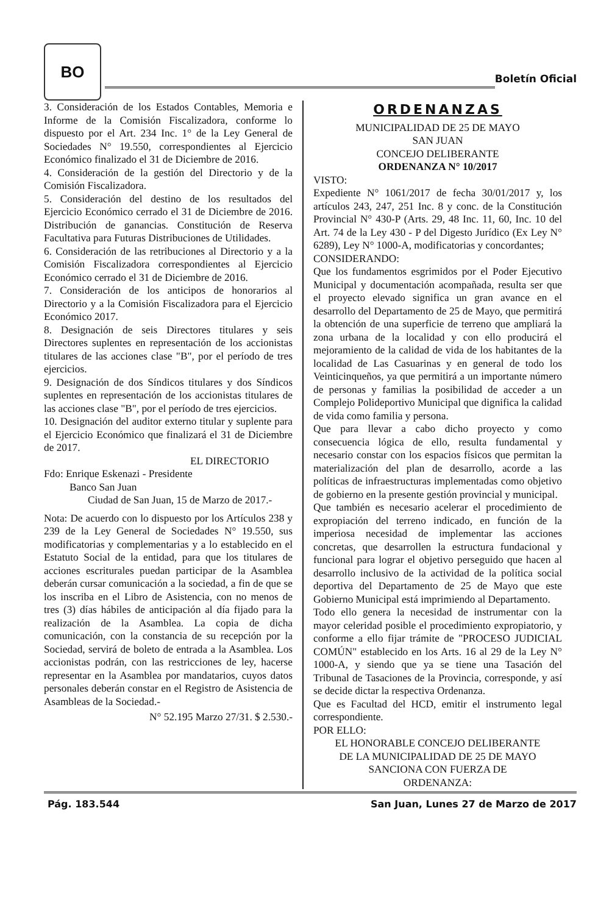BO
Boletín Oficial
3. Consideración de los Estados Contables, Memoria e Informe de la Comisión Fiscalizadora, conforme lo dispuesto por el Art. 234 Inc. 1° de la Ley General de Sociedades N° 19.550, correspondientes al Ejercicio Económico finalizado el 31 de Diciembre de 2016.
4. Consideración de la gestión del Directorio y de la Comisión Fiscalizadora.
5. Consideración del destino de los resultados del Ejercicio Económico cerrado el 31 de Diciembre de 2016. Distribución de ganancias. Constitución de Reserva Facultativa para Futuras Distribuciones de Utilidades.
6. Consideración de las retribuciones al Directorio y a la Comisión Fiscalizadora correspondientes al Ejercicio Económico cerrado el 31 de Diciembre de 2016.
7. Consideración de los anticipos de honorarios al Directorio y a la Comisión Fiscalizadora para el Ejercicio Económico 2017.
8. Designación de seis Directores titulares y seis Directores suplentes en representación de los accionistas titulares de las acciones clase "B", por el período de tres ejercicios.
9. Designación de dos Síndicos titulares y dos Síndicos suplentes en representación de los accionistas titulares de las acciones clase "B", por el período de tres ejercicios.
10. Designación del auditor externo titular y suplente para el Ejercicio Económico que finalizará el 31 de Diciembre de 2017.
EL DIRECTORIO
Fdo: Enrique Eskenazi - Presidente
Banco San Juan
Ciudad de San Juan, 15 de Marzo de 2017.-
Nota: De acuerdo con lo dispuesto por los Artículos 238 y 239 de la Ley General de Sociedades N° 19.550, sus modificatorias y complementarias y a lo establecido en el Estatuto Social de la entidad, para que los titulares de acciones escriturales puedan participar de la Asamblea deberán cursar comunicación a la sociedad, a fin de que se los inscriba en el Libro de Asistencia, con no menos de tres (3) días hábiles de anticipación al día fijado para la realización de la Asamblea. La copia de dicha comunicación, con la constancia de su recepción por la Sociedad, servirá de boleto de entrada a la Asamblea. Los accionistas podrán, con las restricciones de ley, hacerse representar en la Asamblea por mandatarios, cuyos datos personales deberán constar en el Registro de Asistencia de Asambleas de la Sociedad.-
N° 52.195 Marzo 27/31. $ 2.530.-
ORDENANZAS
MUNICIPALIDAD DE 25 DE MAYO
SAN JUAN
CONCEJO DELIBERANTE
ORDENANZA N° 10/2017
VISTO:
Expediente N° 1061/2017 de fecha 30/01/2017 y, los artículos 243, 247, 251 Inc. 8 y conc. de la Constitución Provincial N° 430-P (Arts. 29, 48 Inc. 11, 60, Inc. 10 del Art. 74 de la Ley 430 - P del Digesto Jurídico (Ex Ley N° 6289), Ley N° 1000-A, modificatorias y concordantes;
CONSIDERANDO:
Que los fundamentos esgrimidos por el Poder Ejecutivo Municipal y documentación acompañada, resulta ser que el proyecto elevado significa un gran avance en el desarrollo del Departamento de 25 de Mayo, que permitirá la obtención de una superficie de terreno que ampliará la zona urbana de la localidad y con ello producirá el mejoramiento de la calidad de vida de los habitantes de la localidad de Las Casuarinas y en general de todo los Veinticinqueños, ya que permitirá a un importante número de personas y familias la posibilidad de acceder a un Complejo Polideportivo Municipal que dignifica la calidad de vida como familia y persona.
Que para llevar a cabo dicho proyecto y como consecuencia lógica de ello, resulta fundamental y necesario constar con los espacios físicos que permitan la materialización del plan de desarrollo, acorde a las políticas de infraestructuras implementadas como objetivo de gobierno en la presente gestión provincial y municipal.
Que también es necesario acelerar el procedimiento de expropiación del terreno indicado, en función de la imperiosa necesidad de implementar las acciones concretas, que desarrollen la estructura fundacional y funcional para lograr el objetivo perseguido que hacen al desarrollo inclusivo de la actividad de la política social deportiva del Departamento de 25 de Mayo que este Gobierno Municipal está imprimiendo al Departamento.
Todo ello genera la necesidad de instrumentar con la mayor celeridad posible el procedimiento expropiatorio, y conforme a ello fijar trámite de "PROCESO JUDICIAL COMÚN" establecido en los Arts. 16 al 29 de la Ley N° 1000-A, y siendo que ya se tiene una Tasación del Tribunal de Tasaciones de la Provincia, corresponde, y así se decide dictar la respectiva Ordenanza.
Que es Facultad del HCD, emitir el instrumento legal correspondiente.
POR ELLO:
EL HONORABLE CONCEJO DELIBERANTE
DE LA MUNICIPALIDAD DE 25 DE MAYO
SANCIONA CON FUERZA DE
ORDENANZA:
Pág. 183.544 San Juan, Lunes 27 de Marzo de 2017